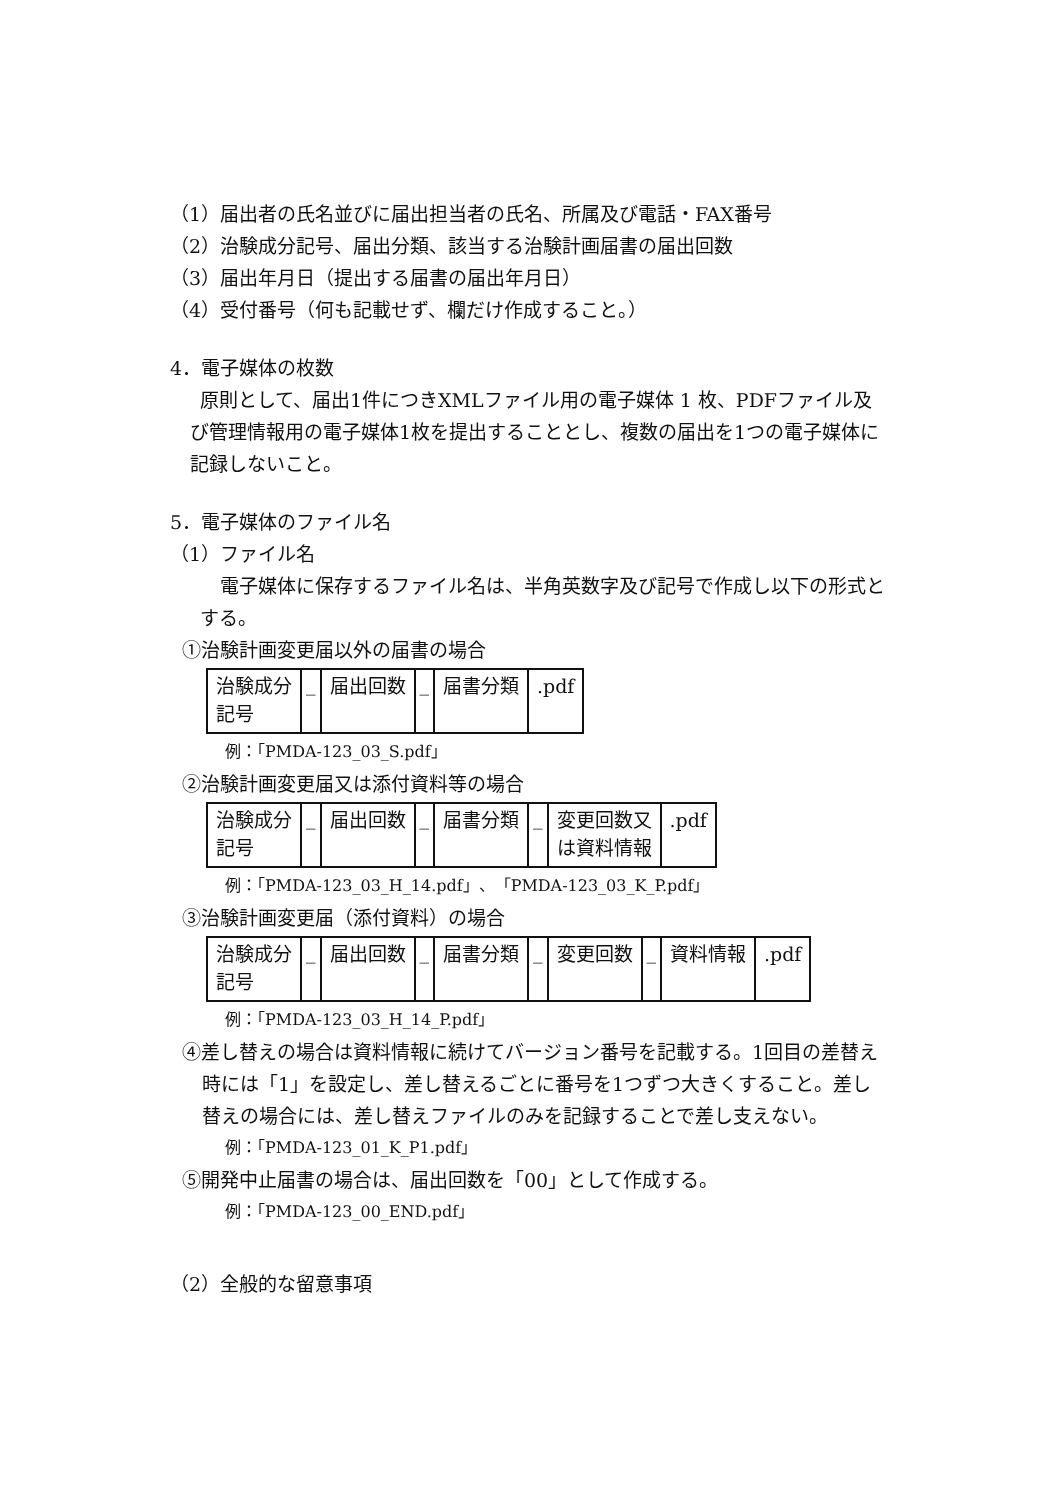（1）届出者の氏名並びに届出担当者の氏名、所属及び電話・FAX番号
（2）治験成分記号、届出分類、該当する治験計画届書の届出回数
（3）届出年月日（提出する届書の届出年月日）
（4）受付番号（何も記載せず、欄だけ作成すること。）
4．電子媒体の枚数
原則として、届出1件につきXMLファイル用の電子媒体 1 枚、PDFファイル及び管理情報用の電子媒体1枚を提出することとし、複数の届出を1つの電子媒体に記録しないこと。
5．電子媒体のファイル名
（1）ファイル名
電子媒体に保存するファイル名は、半角英数字及び記号で作成し以下の形式とする。
①治験計画変更届以外の届書の場合
| 治験成分 記号 | _ | 届出回数 | _ | 届書分類 | .pdf |
例：「PMDA-123_03_S.pdf」
②治験計画変更届又は添付資料等の場合
| 治験成分 記号 | _ | 届出回数 | _ | 届書分類 | _ | 変更回数又 は資料情報 | .pdf |
例：「PMDA-123_03_H_14.pdf」、「PMDA-123_03_K_P.pdf」
③治験計画変更届（添付資料）の場合
| 治験成分 記号 | _ | 届出回数 | _ | 届書分類 | _ | 変更回数 | _ | 資料情報 | .pdf |
例：「PMDA-123_03_H_14_P.pdf」
④差し替えの場合は資料情報に続けてバージョン番号を記載する。1回目の差替え時には「1」を設定し、差し替えるごとに番号を1つずつ大きくすること。差し替えの場合には、差し替えファイルのみを記録することで差し支えない。
例：「PMDA-123_01_K_P1.pdf」
⑤開発中止届書の場合は、届出回数を「00」として作成する。
例：「PMDA-123_00_END.pdf」
（2）全般的な留意事項